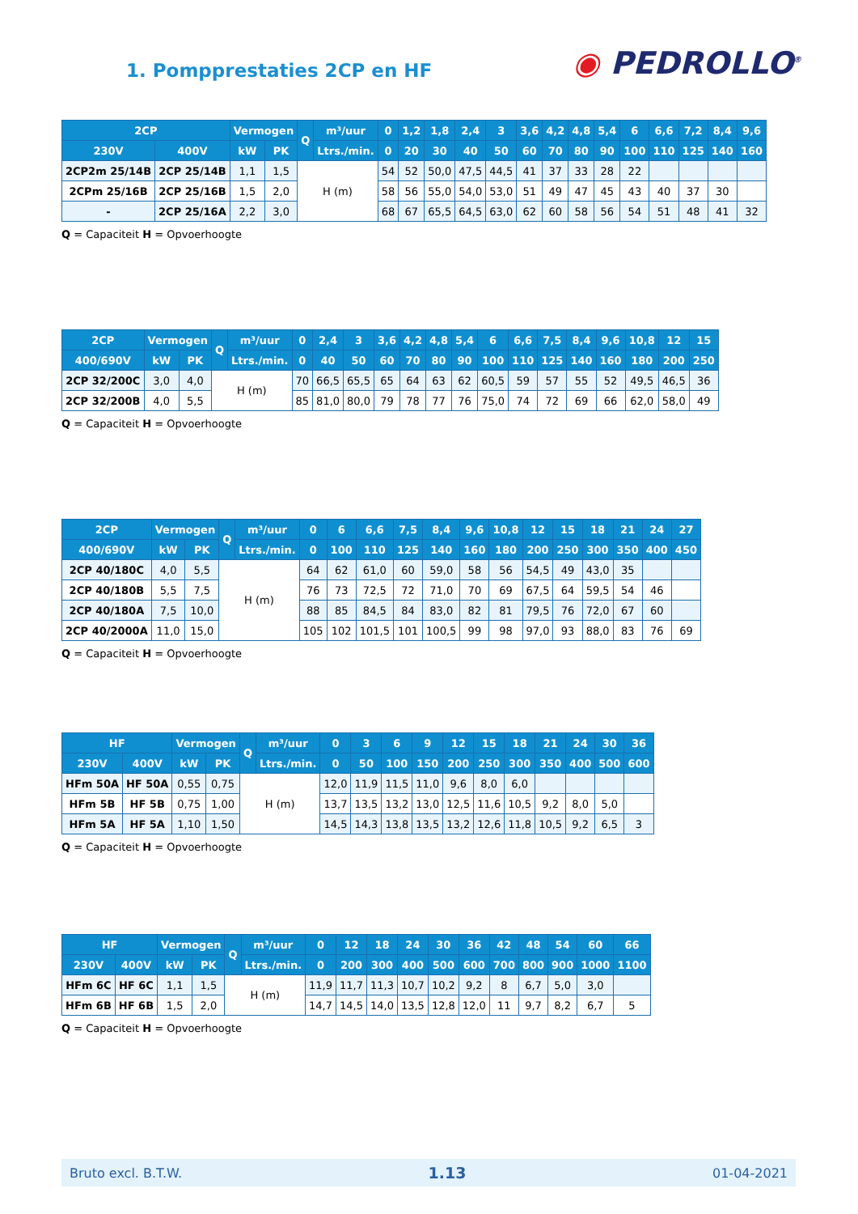1. Pompprestaties 2CP en HF
◉ PEDROLLO<sup>®</sup>
| 2CP | | Vermogen | | Q | m³/uur | 0 | 1,2 | 1,8 | 2,4 | 3 | 3,6 | 4,2 | 4,8 | 5,4 | 6 | 6,6 | 7,2 | 8,4 | 9,6 |
| --- | --- | --- | --- | --- | --- | --- | --- | --- | --- | --- | --- | --- | --- | --- | --- | --- | --- | --- | --- |
| 230V | 400V | kW | PK | | Ltrs./min. | 0 | 20 | 30 | 40 | 50 | 60 | 70 | 80 | 90 | 100 | 110 | 125 | 140 | 160 |
| 2CP2m 25/14B | 2CP 25/14B | 1,1 | 1,5 | H (m) | | 54 | 52 | 50,0 | 47,5 | 44,5 | 41 | 37 | 33 | 28 | 22 | | | | |
| 2CPm 25/16B | 2CP 25/16B | 1,5 | 2,0 | | | 58 | 56 | 55,0 | 54,0 | 53,0 | 51 | 49 | 47 | 45 | 43 | 40 | 37 | 30 | |
| - | 2CP 25/16A | 2,2 | 3,0 | | | 68 | 67 | 65,5 | 64,5 | 63,0 | 62 | 60 | 58 | 56 | 54 | 51 | 48 | 41 | 32 |
Q = Capaciteit H = Opvoerhoogte
| 2CP | Vermogen | | Q | m³/uur | 0 | 2,4 | 3 | 3,6 | 4,2 | 4,8 | 5,4 | 6 | 6,6 | 7,5 | 8,4 | 9,6 | 10,8 | 12 | 15 |
| --- | --- | --- | --- | --- | --- | --- | --- | --- | --- | --- | --- | --- | --- | --- | --- | --- | --- | --- | --- |
| 400/690V | kW | PK | | Ltrs./min. | 0 | 40 | 50 | 60 | 70 | 80 | 90 | 100 | 110 | 125 | 140 | 160 | 180 | 200 | 250 |
| 2CP 32/200C | 3,0 | 4,0 | H (m) | | 70 | 66,5 | 65,5 | 65 | 64 | 63 | 62 | 60,5 | 59 | 57 | 55 | 52 | 49,5 | 46,5 | 36 |
| 2CP 32/200B | 4,0 | 5,5 | | | 85 | 81,0 | 80,0 | 79 | 78 | 77 | 76 | 75,0 | 74 | 72 | 69 | 66 | 62,0 | 58,0 | 49 |
Q = Capaciteit H = Opvoerhoogte
| 2CP | Vermogen | | Q | m³/uur | 0 | 6 | 6,6 | 7,5 | 8,4 | 9,6 | 10,8 | 12 | 15 | 18 | 21 | 24 | 27 |
| --- | --- | --- | --- | --- | --- | --- | --- | --- | --- | --- | --- | --- | --- | --- | --- | --- | --- |
| 400/690V | kW | PK | | Ltrs./min. | 0 | 100 | 110 | 125 | 140 | 160 | 180 | 200 | 250 | 300 | 350 | 400 | 450 |
| 2CP 40/180C | 4,0 | 5,5 | H (m) | | 64 | 62 | 61,0 | 60 | 59,0 | 58 | 56 | 54,5 | 49 | 43,0 | 35 | | |
| 2CP 40/180B | 5,5 | 7,5 | | | 76 | 73 | 72,5 | 72 | 71,0 | 70 | 69 | 67,5 | 64 | 59,5 | 54 | 46 | |
| 2CP 40/180A | 7,5 | 10,0 | | | 88 | 85 | 84,5 | 84 | 83,0 | 82 | 81 | 79,5 | 76 | 72,0 | 67 | 60 | |
| 2CP 40/2000A | 11,0 | 15,0 | | | 105 | 102 | 101,5 | 101 | 100,5 | 99 | 98 | 97,0 | 93 | 88,0 | 83 | 76 | 69 |
Q = Capaciteit H = Opvoerhoogte
| HF | | Vermogen | | Q | m³/uur | 0 | 3 | 6 | 9 | 12 | 15 | 18 | 21 | 24 | 30 | 36 |
| --- | --- | --- | --- | --- | --- | --- | --- | --- | --- | --- | --- | --- | --- | --- | --- | --- |
| 230V | 400V | kW | PK | | Ltrs./min. | 0 | 50 | 100 | 150 | 200 | 250 | 300 | 350 | 400 | 500 | 600 |
| HFm 50A | HF 50A | 0,55 | 0,75 | H (m) | | 12,0 | 11,9 | 11,5 | 11,0 | 9,6 | 8,0 | 6,0 | | | | |
| HFm 5B | HF 5B | 0,75 | 1,00 | | | 13,7 | 13,5 | 13,2 | 13,0 | 12,5 | 11,6 | 10,5 | 9,2 | 8,0 | 5,0 | |
| HFm 5A | HF 5A | 1,10 | 1,50 | | | 14,5 | 14,3 | 13,8 | 13,5 | 13,2 | 12,6 | 11,8 | 10,5 | 9,2 | 6,5 | 3 |
Q = Capaciteit H = Opvoerhoogte
| HF | | Vermogen | | Q | m³/uur | 0 | 12 | 18 | 24 | 30 | 36 | 42 | 48 | 54 | 60 | 66 |
| --- | --- | --- | --- | --- | --- | --- | --- | --- | --- | --- | --- | --- | --- | --- | --- | --- |
| 230V | 400V | kW | PK | | Ltrs./min. | 0 | 200 | 300 | 400 | 500 | 600 | 700 | 800 | 900 | 1000 | 1100 |
| HFm 6C | HF 6C | 1,1 | 1,5 | H (m) | | 11,9 | 11,7 | 11,3 | 10,7 | 10,2 | 9,2 | 8 | 6,7 | 5,0 | 3,0 | |
| HFm 6B | HF 6B | 1,5 | 2,0 | | | 14,7 | 14,5 | 14,0 | 13,5 | 12,8 | 12,0 | 11 | 9,7 | 8,2 | 6,7 | 5 |
Q = Capaciteit H = Opvoerhoogte
Bruto excl. B.T.W. 1.13 01-04-2021